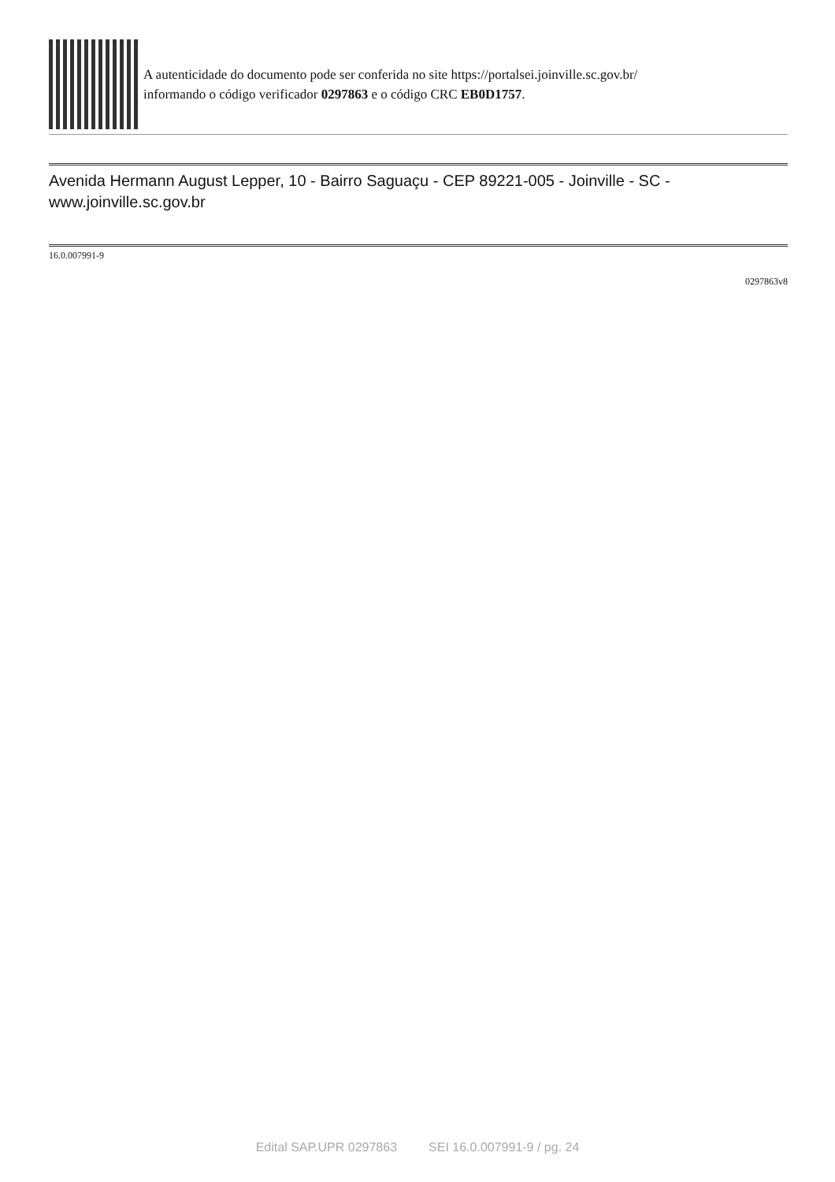A autenticidade do documento pode ser conferida no site https://portalsei.joinville.sc.gov.br/
informando o código verificador 0297863 e o código CRC EB0D1757.
Avenida Hermann August Lepper, 10 - Bairro Saguaçu - CEP 89221-005 - Joinville - SC - www.joinville.sc.gov.br
16.0.007991-9
0297863v8
Edital SAP.UPR 0297863 SEI 16.0.007991-9 / pg. 24